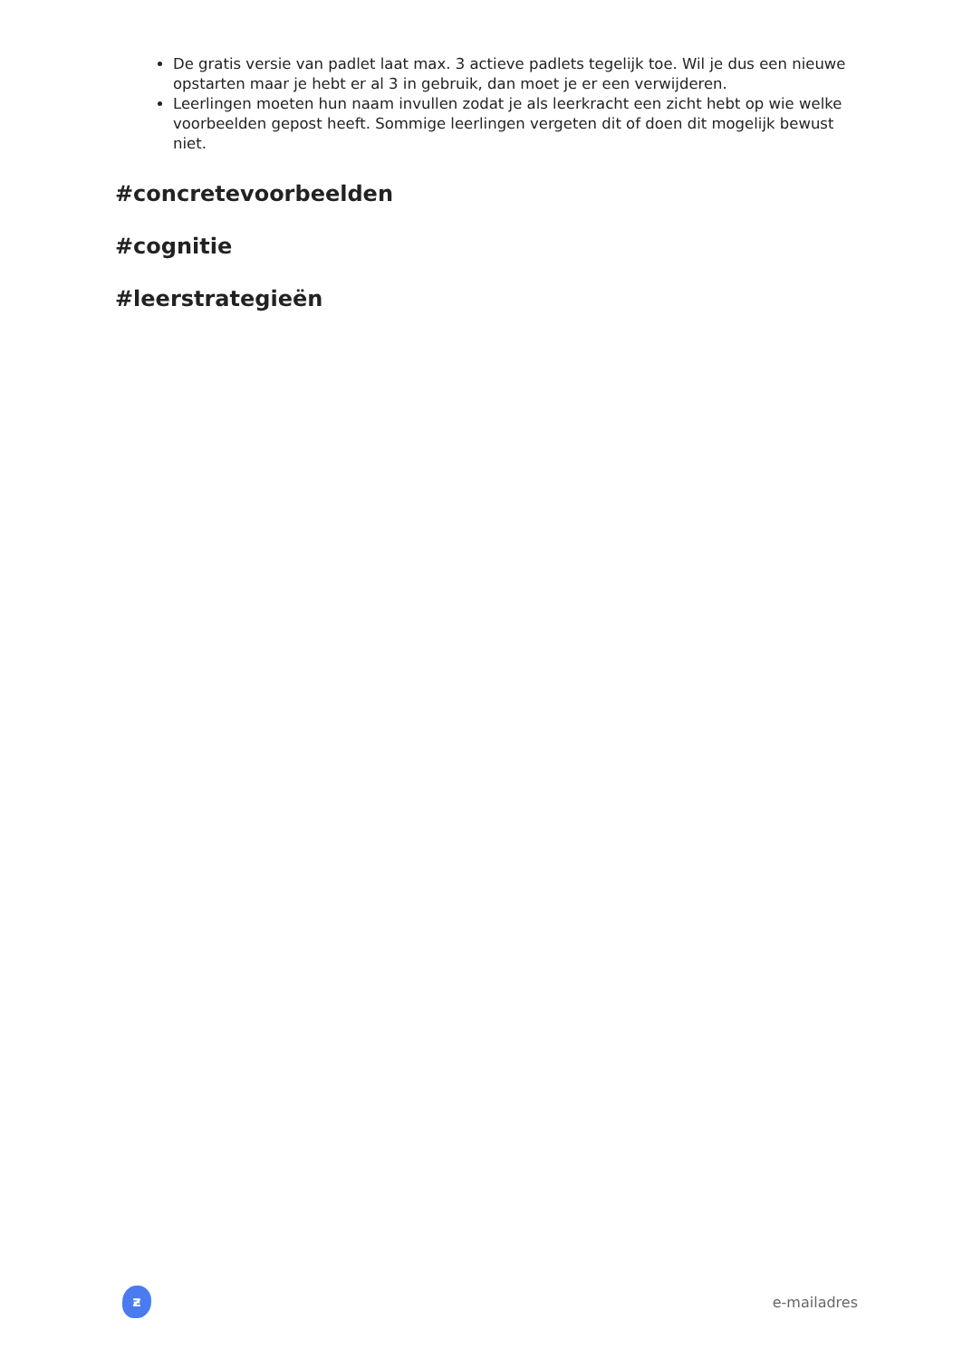De gratis versie van padlet laat max. 3 actieve padlets tegelijk toe. Wil je dus een nieuwe opstarten maar je hebt er al 3 in gebruik, dan moet je er een verwijderen.
Leerlingen moeten hun naam invullen zodat je als leerkracht een zicht hebt op wie welke voorbeelden gepost heeft. Sommige leerlingen vergeten dit of doen dit mogelijk bewust niet.
#concretevoorbeelden
#cognitie
#leerstrategieën
ƶ
e-mailadres